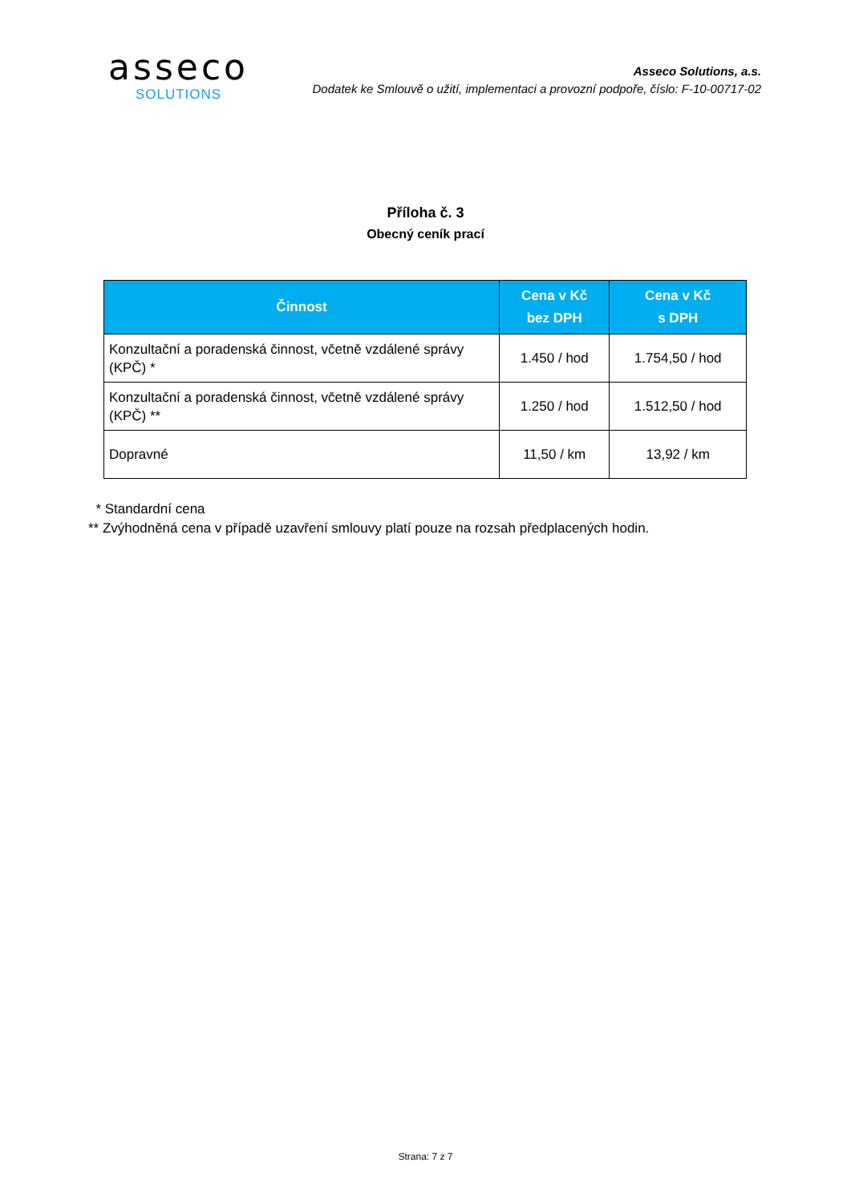asseco
SOLUTIONS
Asseco Solutions, a.s.
Dodatek ke Smlouvě o užití, implementaci a provozní podpoře, číslo: F-10-00717-02
Příloha č. 3
Obecný ceník prací
| Činnost | Cena v Kč bez DPH | Cena v Kč s DPH |
| --- | --- | --- |
| Konzultační a poradenská činnost, včetně vzdálené správy (KPČ) * | 1.450 / hod | 1.754,50 / hod |
| Konzultační a poradenská činnost, včetně vzdálené správy (KPČ) ** | 1.250 / hod | 1.512,50 / hod |
| Dopravné | 11,50 / km | 13,92 / km |
* Standardní cena
** Zvýhodněná cena v případě uzavření smlouvy platí pouze na rozsah předplacených hodin.
Strana: 7 z 7